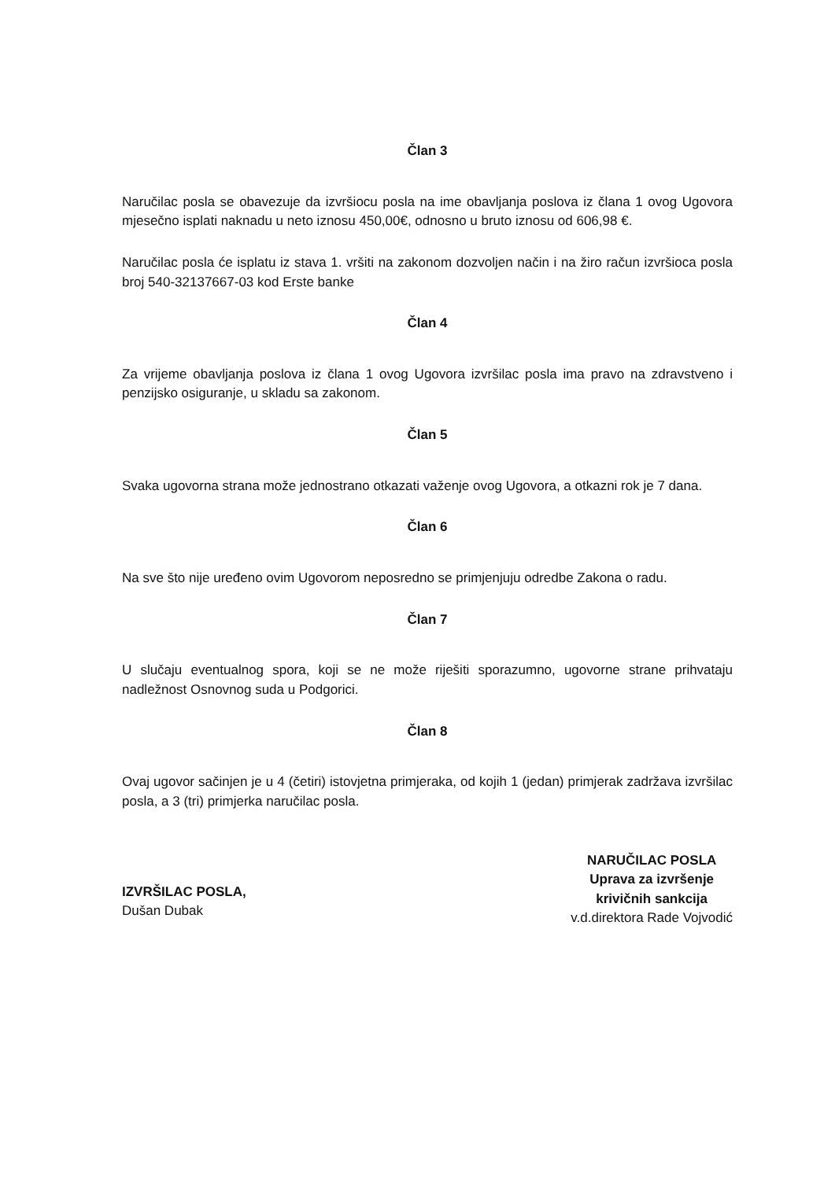Član 3
Naručilac posla se obavezuje da izvršiocu posla na ime obavljanja poslova iz člana 1 ovog Ugovora mjesečno isplati naknadu u neto iznosu 450,00€, odnosno u bruto iznosu od 606,98 €.
Naručilac posla će isplatu iz stava 1. vršiti na zakonom dozvoljen način i na žiro račun izvršioca posla broj 540-32137667-03 kod Erste banke
Član 4
Za vrijeme obavljanja poslova iz člana 1 ovog Ugovora izvršilac posla ima pravo na zdravstveno i penzijsko osiguranje, u skladu sa zakonom.
Član 5
Svaka ugovorna strana može jednostrano otkazati važenje ovog Ugovora, a otkazni rok je 7 dana.
Član 6
Na sve što nije uređeno ovim Ugovorom neposredno se primjenjuju odredbe Zakona o radu.
Član 7
U slučaju eventualnog spora, koji se ne može riješiti sporazumno, ugovorne strane prihvataju nadležnost Osnovnog suda u Podgorici.
Član 8
Ovaj ugovor sačinjen je u 4 (četiri) istovjetna primjeraka, od kojih 1 (jedan) primjerak zadržava izvršilac posla, a 3 (tri) primjerka naručilac posla.
IZVRŠILAC POSLA,
Dušan Dubak
NARUČILAC POSLA
Uprava za izvršenje
krivičnih sankcija
v.d.direktora Rade Vojvodić